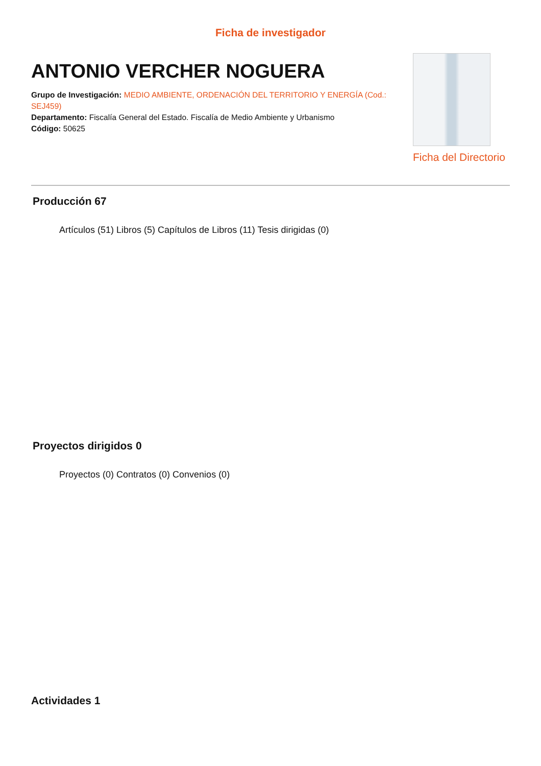Ficha de investigador
ANTONIO VERCHER NOGUERA
Grupo de Investigación: MEDIO AMBIENTE, ORDENACIÓN DEL TERRITORIO Y ENERGÍA (Cod.: SEJ459)
Departamento: Fiscalía General del Estado. Fiscalía de Medio Ambiente y Urbanismo
Código: 50625
Ficha del Directorio
Producción 67
Artículos (51) Libros (5) Capítulos de Libros (11) Tesis dirigidas (0)
Proyectos dirigidos 0
Proyectos (0) Contratos (0) Convenios (0)
Actividades 1